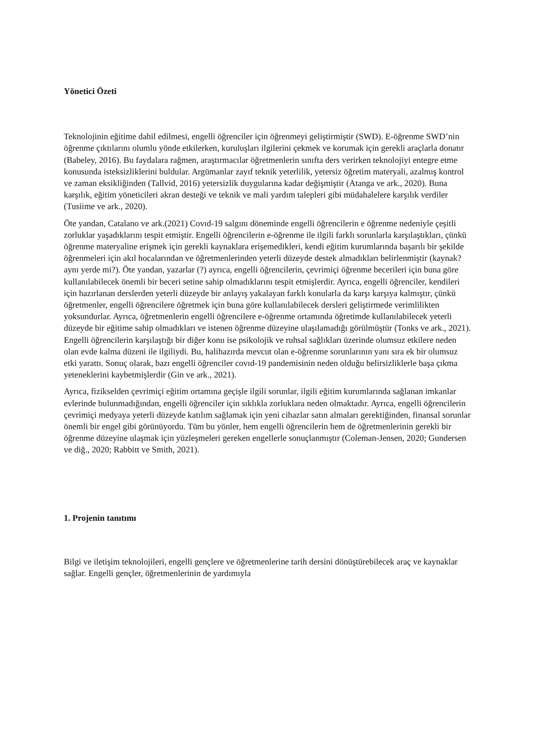Yönetici Özeti
Teknolojinin eğitime dahil edilmesi, engelli öğrenciler için öğrenmeyi geliştirmiştir (SWD). E-öğrenme SWD’nin öğrenme çıktılarını olumlu yönde etkilerken, kuruluşları ilgilerini çekmek ve korumak için gerekli araçlarla donatır (Babeley, 2016). Bu faydalara rağmen, araştırmacılar öğretmenlerin sınıfta ders verirken teknolojiyi entegre etme konusunda isteksizliklerini buldular. Argümanlar zayıf teknik yeterlilik, yetersiz öğretim materyali, azalmış kontrol ve zaman eksikliğinden (Tallvid, 2016) yetersizlik duygularına kadar değişmiştir (Atanga ve ark., 2020). Buna karşılık, eğitim yöneticileri akran desteği ve teknik ve mali yardım talepleri gibi müdahalelere karşılık verdiler (Tusiime ve ark., 2020).
Öte yandan, Catalano ve ark.(2021) Covıd-19 salgını döneminde engelli öğrencilerin e öğrenme nedeniyle çeşitli zorluklar yaşadıklarını tespit etmiştir. Engelli öğrencilerin e-öğrenme ile ilgili farklı sorunlarla karşılaştıkları, çünkü öğrenme materyaline erişmek için gerekli kaynaklara erişemedikleri, kendi eğitim kurumlarında başarılı bir şekilde öğrenmeleri için akıl hocalarından ve öğretmenlerinden yeterli düzeyde destek almadıkları belirlenmiştir (kaynak? aynı yerde mi?). Öte yandan, yazarlar (?) ayrıca, engelli öğrencilerin, çevrimiçi öğrenme becerileri için buna göre kullanılabilecek önemli bir beceri setine sahip olmadıklarını tespit etmişlerdir. Ayrıca, engelli öğrenciler, kendileri için hazırlanan derslerden yeterli düzeyde bir anlayış yakalayan farklı konularla da karşı karşıya kalmıştır, çünkü öğretmenler, engelli öğrencilere öğretmek için buna göre kullanılabilecek dersleri geliştirmede verimlilikten yoksundurlar. Ayrıca, öğretmenlerin engelli öğrencilere e-öğrenme ortamında öğretimde kullanılabilecek yeterli düzeyde bir eğitime sahip olmadıkları ve istenen öğrenme düzeyine ulaşılamadığı görülmüştür (Tonks ve ark., 2021). Engelli öğrencilerin karşılaştığı bir diğer konu ise psikolojik ve ruhsal sağlıkları üzerinde olumsuz etkilere neden olan evde kalma düzeni ile ilgiliydi. Bu, halihazırda mevcut olan e-öğrenme sorunlarının yanı sıra ek bir olumsuz etki yarattı. Sonuç olarak, bazı engelli öğrenciler covıd-19 pandemisinin neden olduğu belirsizliklerle başa çıkma yeteneklerini kaybetmişlerdir (Gin ve ark., 2021).
Ayrıca, fizikselden çevrimiçi eğitim ortamına geçişle ilgili sorunlar, ilgili eğitim kurumlarında sağlanan imkanlar evlerinde bulunmadığından, engelli öğrenciler için sıklıkla zorluklara neden olmaktadır. Ayrıca, engelli öğrencilerin çevrimiçi medyaya yeterli düzeyde katılım sağlamak için yeni cihazlar satın almaları gerektiğinden, finansal sorunlar önemli bir engel gibi görünüyordu. Tüm bu yönler, hem engelli öğrencilerin hem de öğretmenlerinin gerekli bir öğrenme düzeyine ulaşmak için yüzleşmeleri gereken engellerle sonuçlanmıştır (Coleman-Jensen, 2020; Gundersen ve diğ., 2020; Rabbitt ve Smith, 2021).
1. Projenin tanıtımı
Bilgi ve iletişim teknolojileri, engelli gençlere ve öğretmenlerine tarih dersini dönüştürebilecek araç ve kaynaklar sağlar. Engelli gençler, öğretmenlerinin de yardımıyla